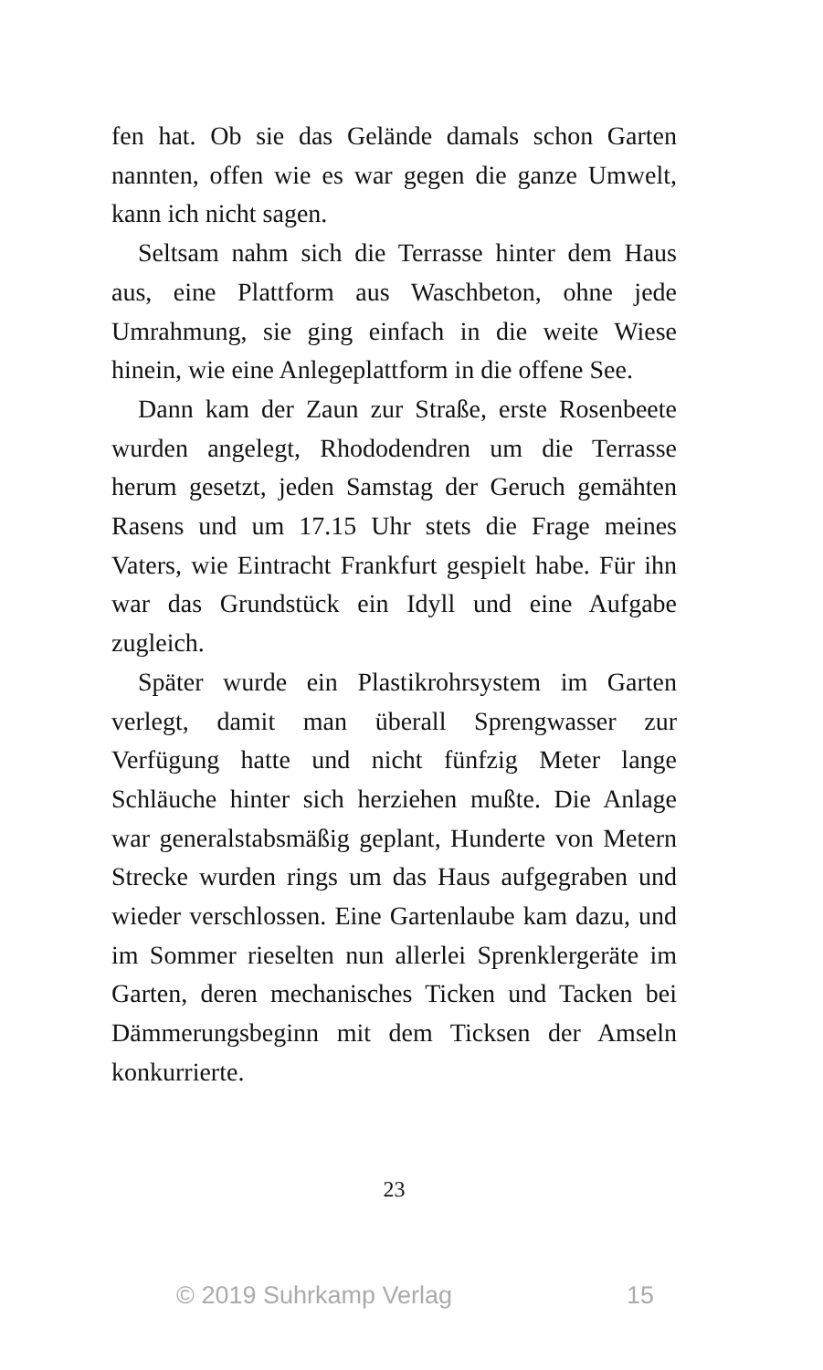fen hat. Ob sie das Gelände damals schon Garten nannten, offen wie es war gegen die ganze Umwelt, kann ich nicht sagen.
Seltsam nahm sich die Terrasse hinter dem Haus aus, eine Plattform aus Waschbeton, ohne jede Umrahmung, sie ging einfach in die weite Wiese hinein, wie eine Anlegeplattform in die offene See.
Dann kam der Zaun zur Straße, erste Rosenbeete wurden angelegt, Rhododendren um die Terrasse herum gesetzt, jeden Samstag der Geruch gemähten Rasens und um 17.15 Uhr stets die Frage meines Vaters, wie Eintracht Frankfurt gespielt habe. Für ihn war das Grundstück ein Idyll und eine Aufgabe zugleich.
Später wurde ein Plastikrohrsystem im Garten verlegt, damit man überall Sprengwasser zur Verfügung hatte und nicht fünfzig Meter lange Schläuche hinter sich herziehen mußte. Die Anlage war generalstabsmäßig geplant, Hunderte von Metern Strecke wurden rings um das Haus aufgegraben und wieder verschlossen. Eine Gartenlaube kam dazu, und im Sommer rieselten nun allerlei Sprenklergeräte im Garten, deren mechanisches Ticken und Tacken bei Dämmerungsbeginn mit dem Ticksen der Amseln konkurrierte.
23
© 2019 Suhrkamp Verlag 15